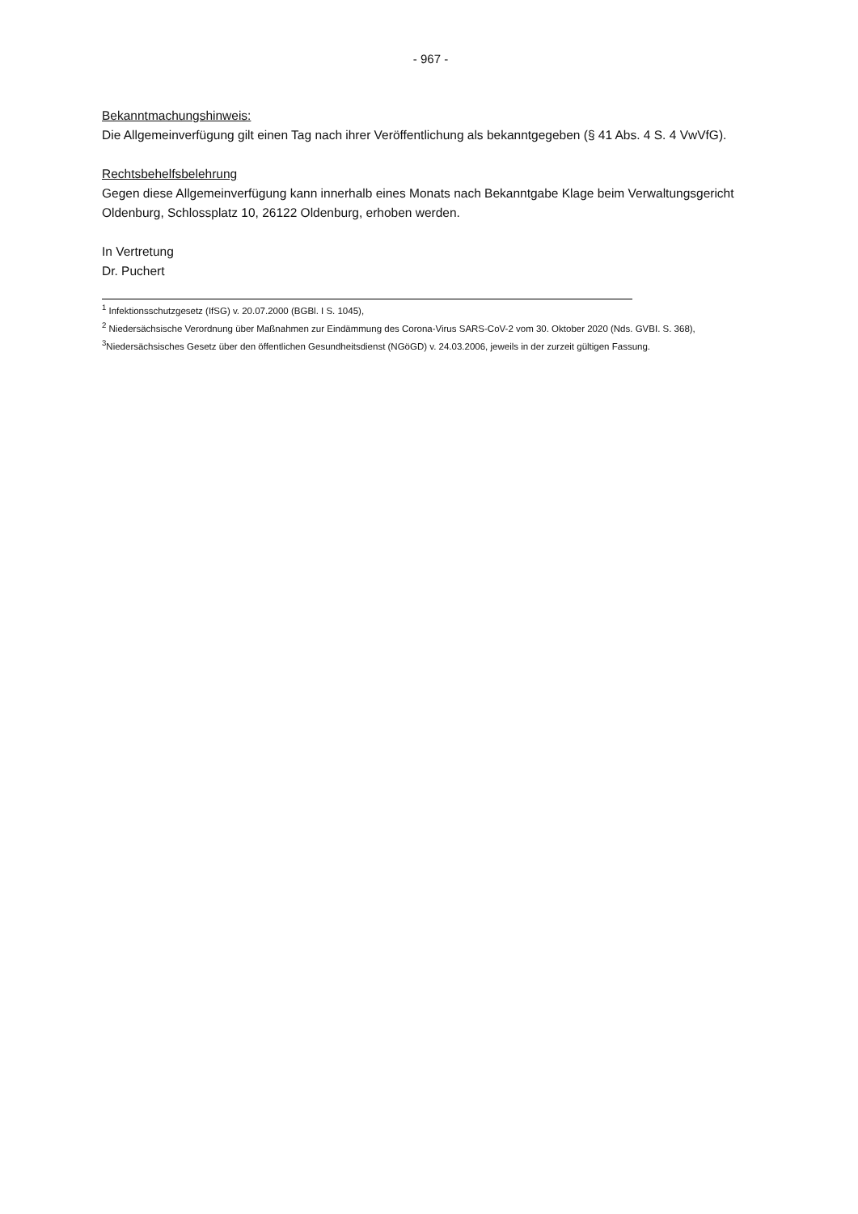- 967 -
Bekanntmachungshinweis:
Die Allgemeinverfügung gilt einen Tag nach ihrer Veröffentlichung als bekanntgegeben (§ 41 Abs. 4 S. 4 VwVfG).
Rechtsbehelfsbelehrung
Gegen diese Allgemeinverfügung kann innerhalb eines Monats nach Bekanntgabe Klage beim Verwaltungsgericht Oldenburg, Schlossplatz 10, 26122 Oldenburg, erhoben werden.
In Vertretung
Dr. Puchert
<sup>1</sup> Infektionsschutzgesetz (IfSG) v. 20.07.2000 (BGBl. I S. 1045),
<sup>2</sup> Niedersächsische Verordnung über Maßnahmen zur Eindämmung des Corona-Virus SARS-CoV-2 vom 30. Oktober 2020 (Nds. GVBI. S. 368),
<sup>3</sup> Niedersächsisches Gesetz über den öffentlichen Gesundheitsdienst (NGöGD) v. 24.03.2006, jeweils in der zurzeit gültigen Fassung.